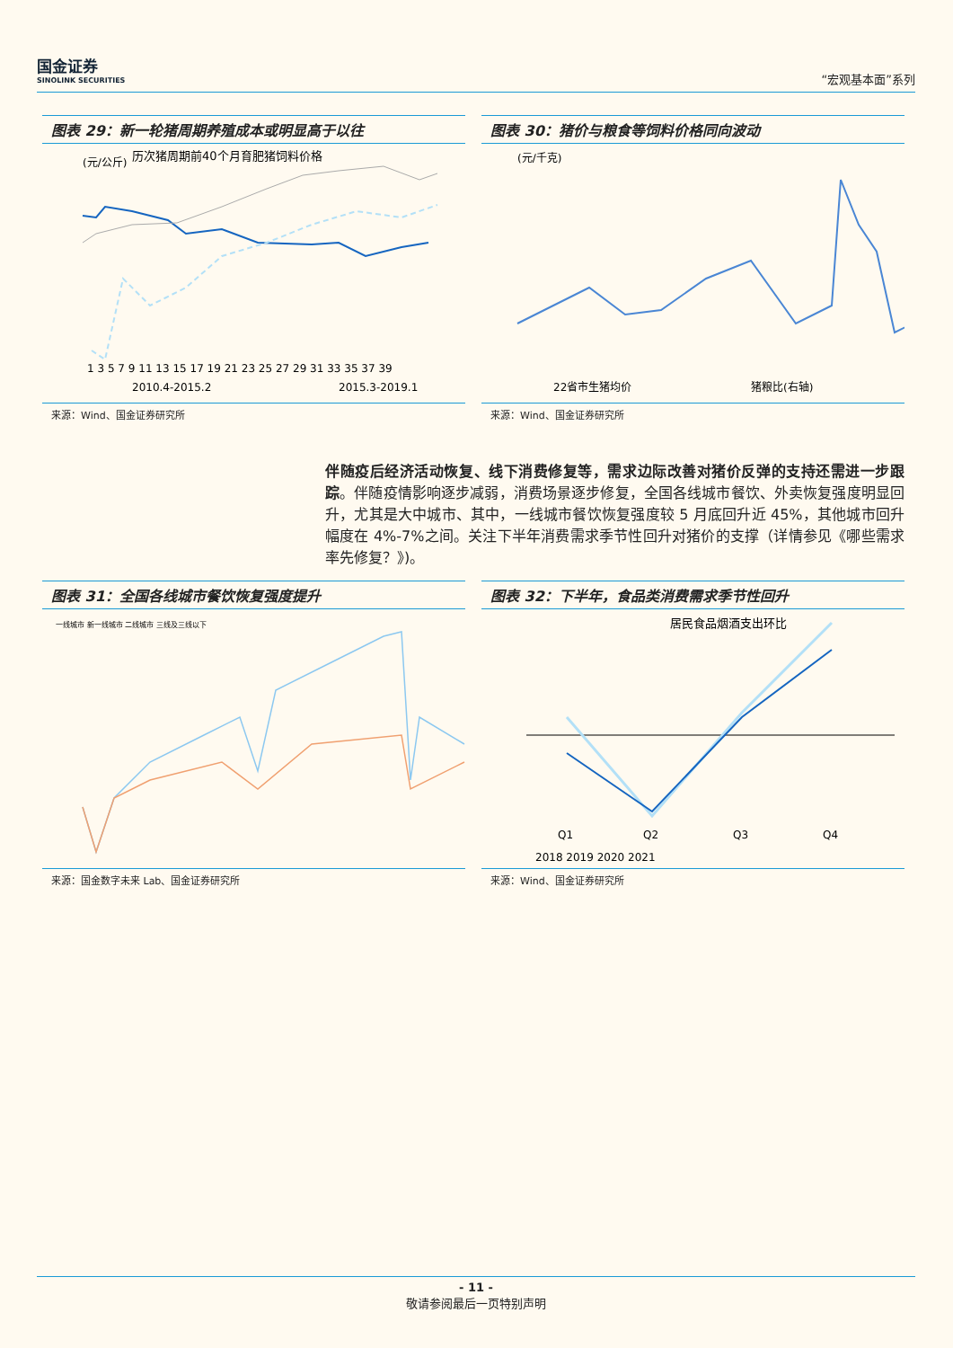国金证券
SINOLINK SECURITIES
“宏观基本面”系列
图表 29：新一轮猪周期养殖成本或明显高于以往
历次猪周期前40个月育肥猪饲料价格
(元/公斤)
1 3 5 7 9 11 13 15 17 19 21 23 25 27 29 31 33 35 37 39
2010.4-2015.2
2015.3-2019.1
来源：Wind、国金证券研究所
图表 30：猪价与粮食等饲料价格同向波动
(元/千克)
22省市生猪均价
猪粮比(右轴)
来源：Wind、国金证券研究所
伴随疫后经济活动恢复、线下消费修复等，需求边际改善对猪价反弹的支持还需进一步跟踪。伴随疫情影响逐步减弱，消费场景逐步修复，全国各线城市餐饮、外卖恢复强度明显回升，尤其是大中城市、其中，一线城市餐饮恢复强度较 5 月底回升近 45%，其他城市回升幅度在 4%-7%之间。关注下半年消费需求季节性回升对猪价的支撑（详情参见《哪些需求率先修复？》)。
图表 31：全国各线城市餐饮恢复强度提升
一线城市 新一线城市 二线城市 三线及三线以下
来源：国金数字未来 Lab、国金证券研究所
图表 32：下半年，食品类消费需求季节性回升
居民食品烟酒支出环比
Q1
Q2
Q3
Q4
2018 2019 2020 2021
来源：Wind、国金证券研究所
- 11 -
敬请参阅最后一页特别声明